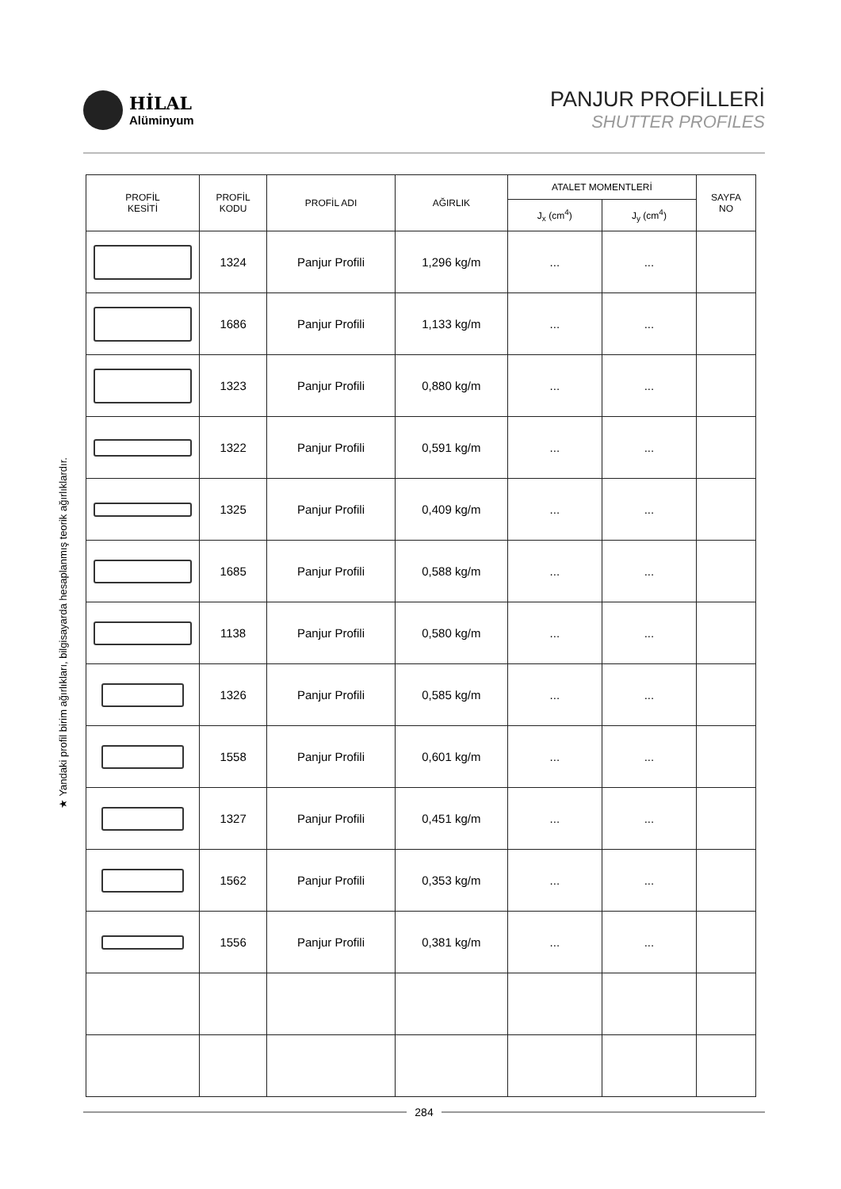HİLAL
Alüminyum
PANJUR PROFİLLERİ
SHUTTER PROFILES
★ Yandaki profil birim ağırlıkları, bilgisayarda hesaplanmış teorik ağırlıklardır.
| PROFİL KESİTİ | PROFİL KODU | PROFİL ADI | AĞIRLIK | ATALET MOMENTLERİ | | SAYFA NO |
| --- | --- | --- | --- | --- | --- | --- |
| | | | | J<sub>x</sub> (cm<sup>4</sup>) | J<sub>y</sub> (cm<sup>4</sup>) | |
| | 1324 | Panjur Profili | 1,296 kg/m | ... | ... | |
| | 1686 | Panjur Profili | 1,133 kg/m | ... | ... | |
| | 1323 | Panjur Profili | 0,880 kg/m | ... | ... | |
| | 1322 | Panjur Profili | 0,591 kg/m | ... | ... | |
| | 1325 | Panjur Profili | 0,409 kg/m | ... | ... | |
| | 1685 | Panjur Profili | 0,588 kg/m | ... | ... | |
| | 1138 | Panjur Profili | 0,580 kg/m | ... | ... | |
| | 1326 | Panjur Profili | 0,585 kg/m | ... | ... | |
| | 1558 | Panjur Profili | 0,601 kg/m | ... | ... | |
| | 1327 | Panjur Profili | 0,451 kg/m | ... | ... | |
| | 1562 | Panjur Profili | 0,353 kg/m | ... | ... | |
| | 1556 | Panjur Profili | 0,381 kg/m | ... | ... | |
284